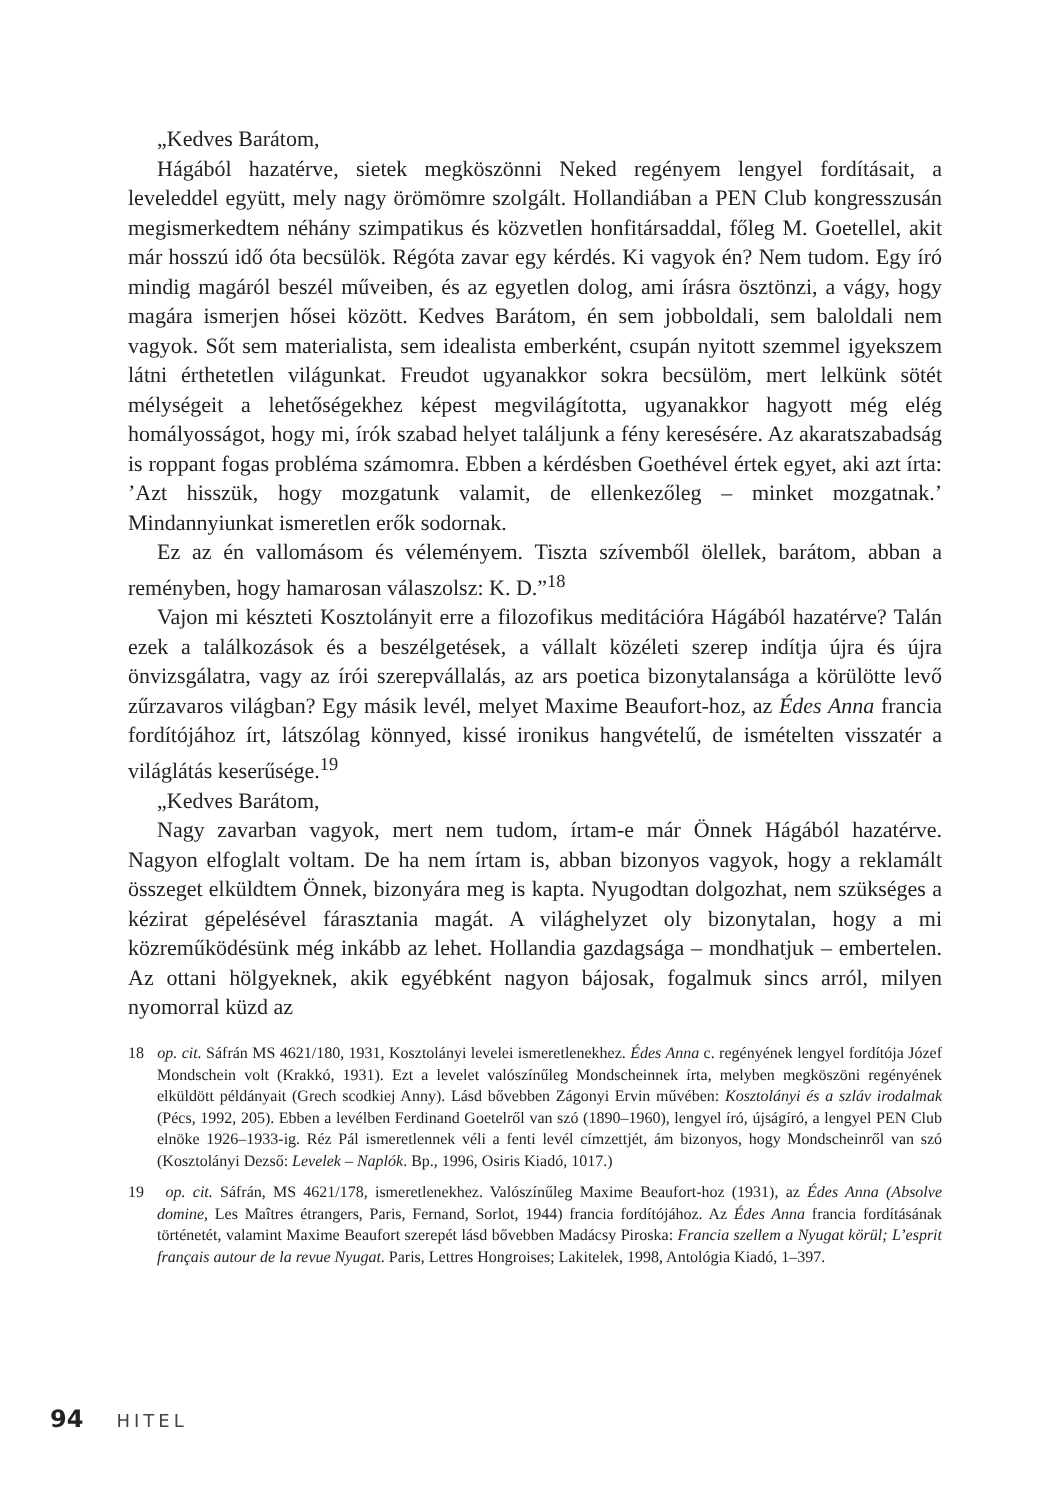„Kedves Barátom,
Hágából hazatérve, sietek megköszönni Neked regényem lengyel fordításait, a leveleddel együtt, mely nagy örömömre szolgált. Hollandiában a PEN Club kongresszusán megismerkedtem néhány szimpatikus és közvetlen honfitársaddal, főleg M. Goetellel, akit már hosszú idő óta becsülök. Régóta zavar egy kérdés. Ki vagyok én? Nem tudom. Egy író mindig magáról beszél műveiben, és az egyetlen dolog, ami írásra ösztönzi, a vágy, hogy magára ismerjen hősei között. Kedves Barátom, én sem jobboldali, sem baloldali nem vagyok. Sőt sem materialista, sem idealista emberként, csupán nyitott szemmel igyekszem látni érthetetlen világunkat. Freudot ugyanakkor sokra becsülöm, mert lelkünk sötét mélységeit a lehetőségekhez képest megvilágította, ugyanakkor hagyott még elég homályosságot, hogy mi, írók szabad helyet találjunk a fény keresésére. Az akaratszabadság is roppant fogas probléma számomra. Ebben a kérdésben Goethével értek egyet, aki azt írta: ’Azt hisszük, hogy mozgatunk valamit, de ellenkezőleg – minket mozgatnak.’ Mindannyiunkat ismeretlen erők sodornak.
Ez az én vallomásom és véleményem. Tiszta szívemből ölellek, barátom, abban a reményben, hogy hamarosan válaszolsz: K. D.”<sup>18</sup>
Vajon mi készteti Kosztolányit erre a filozofikus meditációra Hágából hazatérve? Talán ezek a találkozások és a beszélgetések, a vállalt közéleti szerep indítja újra és újra önvizsgálatra, vagy az írói szerepvállalás, az ars poetica bizonytalansága a körülötte levő zűrzavaros világban? Egy másik levél, melyet Maxime Beaufort-hoz, az Édes Anna francia fordítójához írt, látszólag könnyed, kissé ironikus hangvételű, de ismételten visszatér a világlátás keserűsége.<sup>19</sup>
„Kedves Barátom,
Nagy zavarban vagyok, mert nem tudom, írtam-e már Önnek Hágából hazatérve. Nagyon elfoglalt voltam. De ha nem írtam is, abban bizonyos vagyok, hogy a reklamált összeget elküldtem Önnek, bizonyára meg is kapta. Nyugodtan dolgozhat, nem szükséges a kézirat gépelésével fárasztania magát. A világhelyzet oly bizonytalan, hogy a mi közreműködésünk még inkább az lehet. Hollandia gazdagsága – mondhatjuk – embertelen. Az ottani hölgyeknek, akik egyébként nagyon bájosak, fogalmuk sincs arról, milyen nyomorral küzd az
18 op. cit. Sáfrán MS 4621/180, 1931, Kosztolányi levelei ismeretlenekhez. Édes Anna c. regényének lengyel fordítója Józef Mondschein volt (Krakkó, 1931). Ezt a levelet valószínűleg Mondscheinnek írta, melyben megköszöni regényének elküldött példányait (Grech scodkiej Anny). Lásd bővebben Zágonyi Ervin művében: Kosztolányi és a szláv irodalmak (Pécs, 1992, 205). Ebben a levélben Ferdinand Goetelről van szó (1890–1960), lengyel író, újságíró, a lengyel PEN Club elnöke 1926–1933-ig. Réz Pál ismeretlennek véli a fenti levél címzettjét, ám bizonyos, hogy Mondscheinről van szó (Kosztolányi Dezső: Levelek – Naplók. Bp., 1996, Osiris Kiadó, 1017.)
19 op. cit. Sáfrán, MS 4621/178, ismeretlenekhez. Valószínűleg Maxime Beaufort-hoz (1931), az Édes Anna (Absolve domine, Les Maîtres étrangers, Paris, Fernand, Sorlot, 1944) francia fordítójához. Az Édes Anna francia fordításának történetét, valamint Maxime Beaufort szerepét lásd bővebben Madácsy Piroska: Francia szellem a Nyugat körül; L’esprit français autour de la revue Nyugat. Paris, Lettres Hongroises; Lakitelek, 1998, Antológia Kiadó, 1–397.
94 HITEL